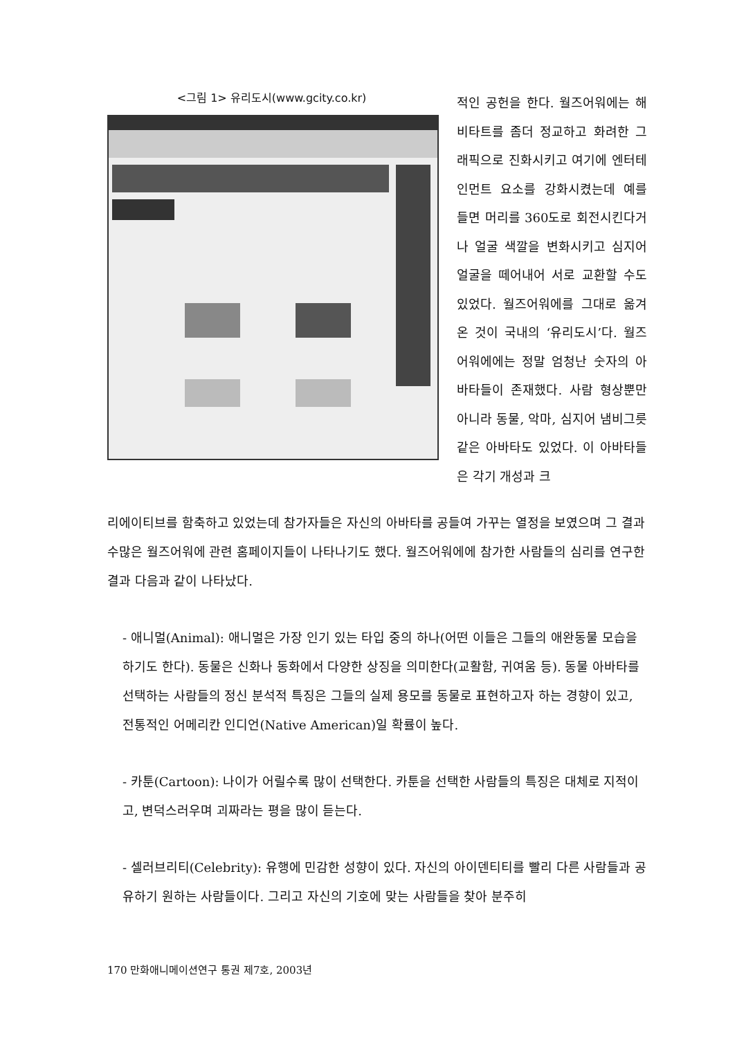<그림 1> 유리도시(www.gcity.co.kr)
적인 공헌을 한다. 월즈어워에는 해비타트를 좀더 정교하고 화려한 그래픽으로 진화시키고 여기에 엔터테인먼트 요소를 강화시켰는데 예를 들면 머리를 360도로 회전시킨다거나 얼굴 색깔을 변화시키고 심지어 얼굴을 떼어내어 서로 교환할 수도 있었다. 월즈어워에를 그대로 옮겨온 것이 국내의 ‘유리도시’다. 월즈어워에에는 정말 엄청난 숫자의 아바타들이 존재했다. 사람 형상뿐만 아니라 동물, 악마, 심지어 냄비그릇 같은 아바타도 있었다. 이 아바타들은 각기 개성과 크
리에이티브를 함축하고 있었는데 참가자들은 자신의 아바타를 공들여 가꾸는 열정을 보였으며 그 결과 수많은 월즈어워에 관련 홈페이지들이 나타나기도 했다. 월즈어워에에 참가한 사람들의 심리를 연구한 결과 다음과 같이 나타났다.
- 애니멀(Animal): 애니멀은 가장 인기 있는 타입 중의 하나(어떤 이들은 그들의 애완동물 모습을 하기도 한다). 동물은 신화나 동화에서 다양한 상징을 의미한다(교활함, 귀여움 등). 동물 아바타를 선택하는 사람들의 정신 분석적 특징은 그들의 실제 용모를 동물로 표현하고자 하는 경향이 있고, 전통적인 어메리칸 인디언(Native American)일 확률이 높다.
- 카툰(Cartoon): 나이가 어릴수록 많이 선택한다. 카툰을 선택한 사람들의 특징은 대체로 지적이고, 변덕스러우며 괴짜라는 평을 많이 듣는다.
- 셀러브리티(Celebrity): 유행에 민감한 성향이 있다. 자신의 아이덴티티를 빨리 다른 사람들과 공유하기 원하는 사람들이다. 그리고 자신의 기호에 맞는 사람들을 찾아 분주히
170 만화애니메이션연구 통권 제7호, 2003년